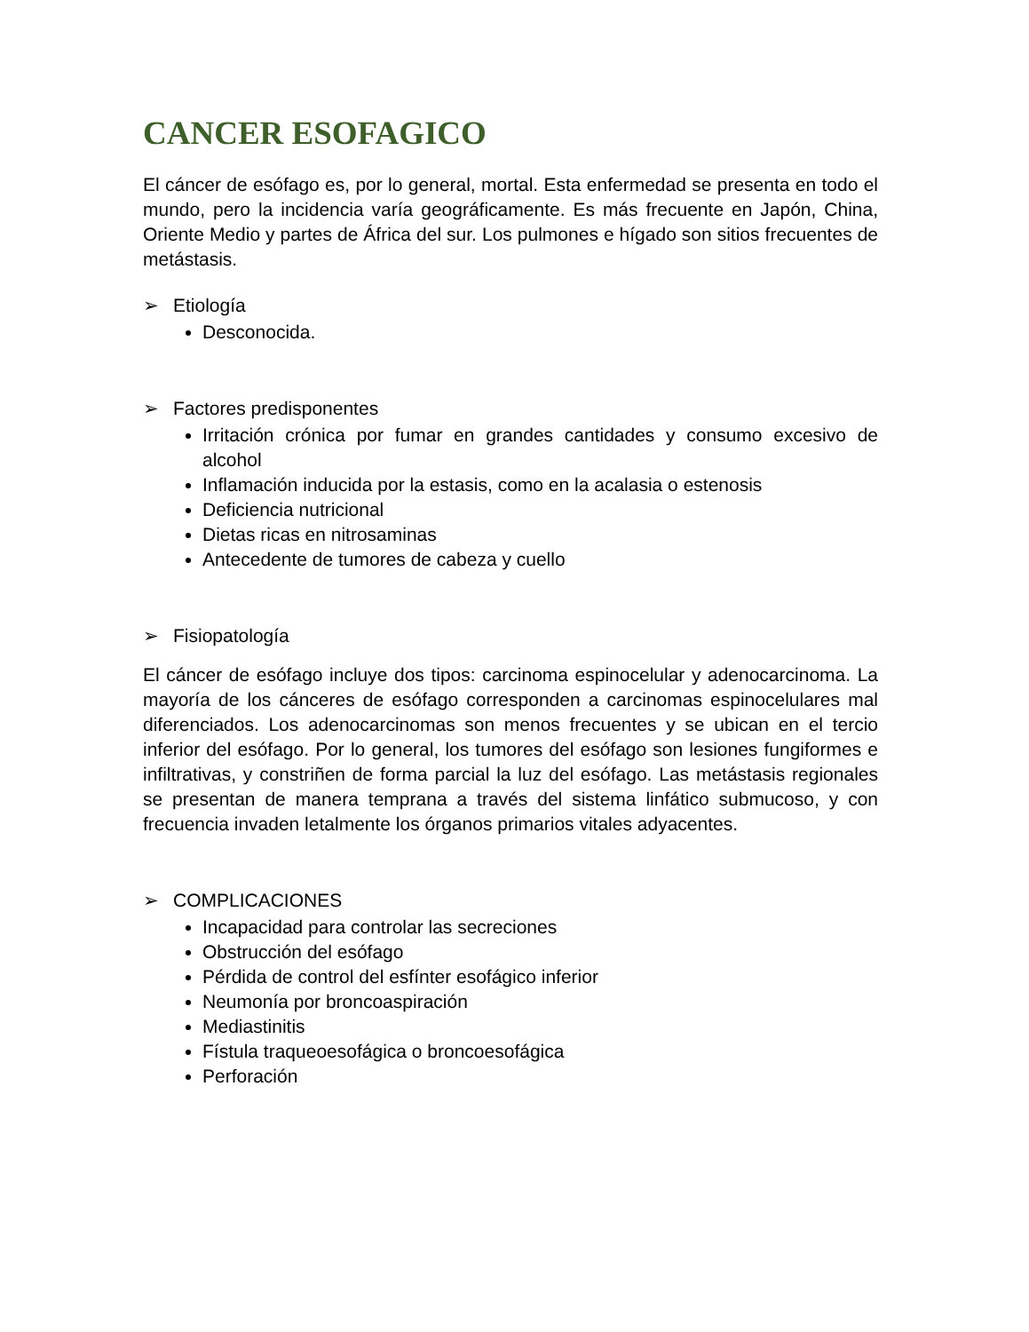CANCER ESOFAGICO
El cáncer de esófago es, por lo general, mortal. Esta enfermedad se presenta en todo el mundo, pero la incidencia varía geográficamente. Es más frecuente en Japón, China, Oriente Medio y partes de África del sur. Los pulmones e hígado son sitios frecuentes de metástasis.
➢ Etiología
Desconocida.
➢ Factores predisponentes
Irritación crónica por fumar en grandes cantidades y consumo excesivo de alcohol
Inflamación inducida por la estasis, como en la acalasia o estenosis
Deficiencia nutricional
Dietas ricas en nitrosaminas
Antecedente de tumores de cabeza y cuello
➢ Fisiopatología
El cáncer de esófago incluye dos tipos: carcinoma espinocelular y adenocarcinoma. La mayoría de los cánceres de esófago corresponden a carcinomas espinocelulares mal diferenciados. Los adenocarcinomas son menos frecuentes y se ubican en el tercio inferior del esófago. Por lo general, los tumores del esófago son lesiones fungiformes e infiltrativas, y constriñen de forma parcial la luz del esófago. Las metástasis regionales se presentan de manera temprana a través del sistema linfático submucoso, y con frecuencia invaden letalmente los órganos primarios vitales adyacentes.
➢ COMPLICACIONES
Incapacidad para controlar las secreciones
Obstrucción del esófago
Pérdida de control del esfínter esofágico inferior
Neumonía por broncoaspiración
Mediastinitis
Fístula traqueoesofágica o broncoesofágica
Perforación